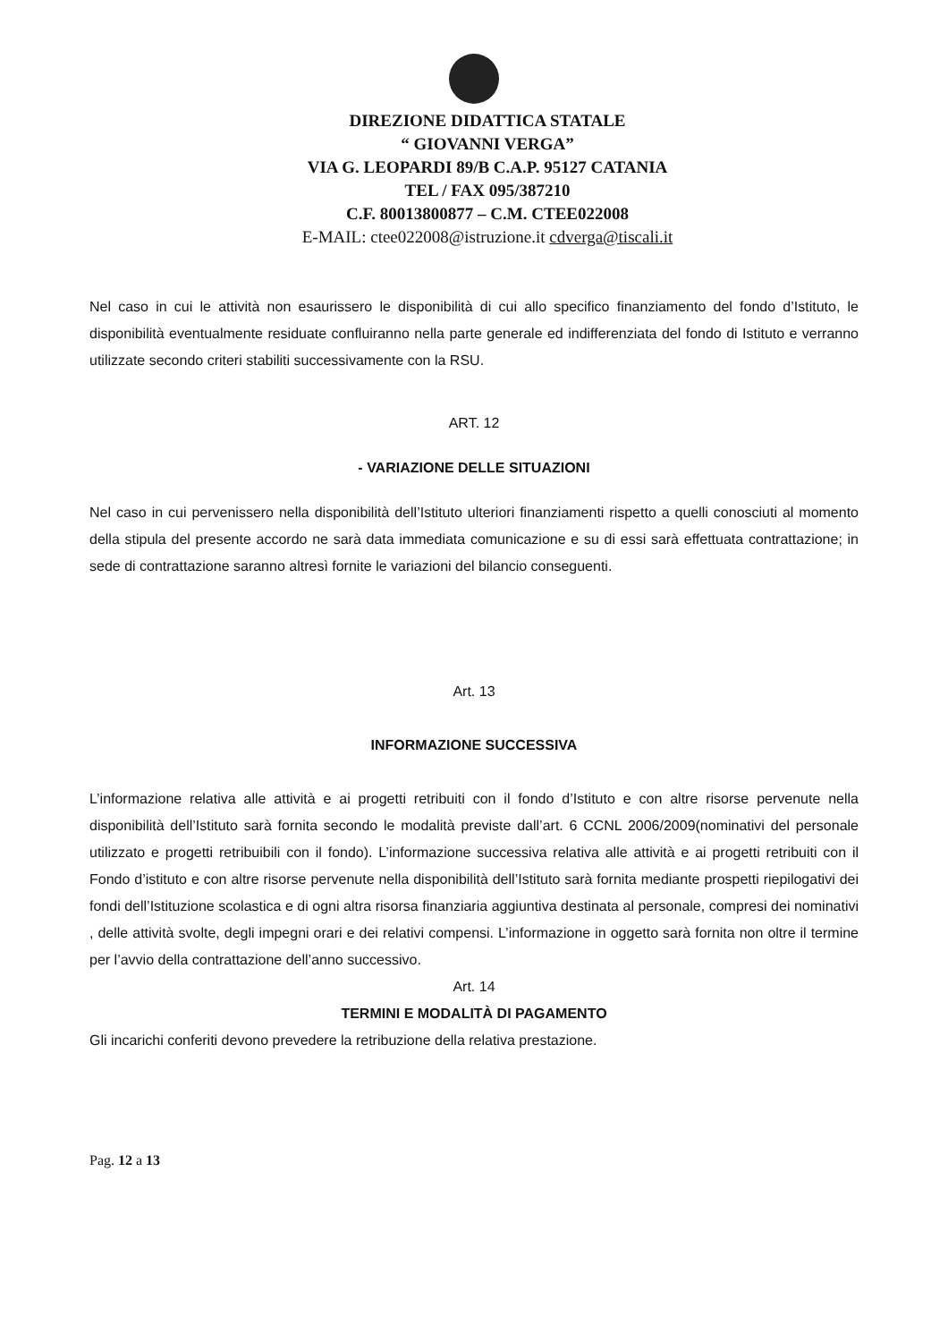DIREZIONE DIDATTICA STATALE
“ GIOVANNI VERGA”
VIA G. LEOPARDI 89/B C.A.P. 95127 CATANIA
TEL / FAX 095/387210
C.F. 80013800877 – C.M. CTEE022008
E-MAIL: ctee022008@istruzione.it cdverga@tiscali.it
Nel caso in cui le attività non esaurissero le disponibilità di cui allo specifico finanziamento del fondo d’Istituto, le disponibilità eventualmente residuate confluiranno nella parte generale ed indifferenziata del fondo di Istituto e verranno utilizzate secondo criteri stabiliti successivamente con la RSU.
ART. 12
- VARIAZIONE DELLE SITUAZIONI
Nel caso in cui pervenissero nella disponibilità dell’Istituto ulteriori finanziamenti rispetto a quelli conosciuti al momento della stipula del presente accordo ne sarà data immediata comunicazione e su di essi sarà effettuata contrattazione; in sede di contrattazione saranno altresì fornite le variazioni del bilancio conseguenti.
Art. 13
INFORMAZIONE SUCCESSIVA
L’informazione relativa alle attività e ai progetti retribuiti con il fondo d’Istituto e con altre risorse pervenute nella disponibilità dell’Istituto sarà fornita secondo le modalità previste dall’art. 6 CCNL 2006/2009(nominativi del personale utilizzato e progetti retribuibili con il fondo). L’informazione successiva relativa alle attività e ai progetti retribuiti con il Fondo d’istituto e con altre risorse pervenute nella disponibilità dell’Istituto sarà fornita mediante prospetti riepilogativi dei fondi dell’Istituzione scolastica e di ogni altra risorsa finanziaria aggiuntiva destinata al personale, compresi dei nominativi , delle attività svolte, degli impegni orari e dei relativi compensi. L’informazione in oggetto sarà fornita non oltre il termine per l’avvio della contrattazione dell’anno successivo.
Art. 14
TERMINI E MODALITÀ DI PAGAMENTO
Gli incarichi conferiti devono prevedere la retribuzione della relativa prestazione.
Pag. 12 a 13